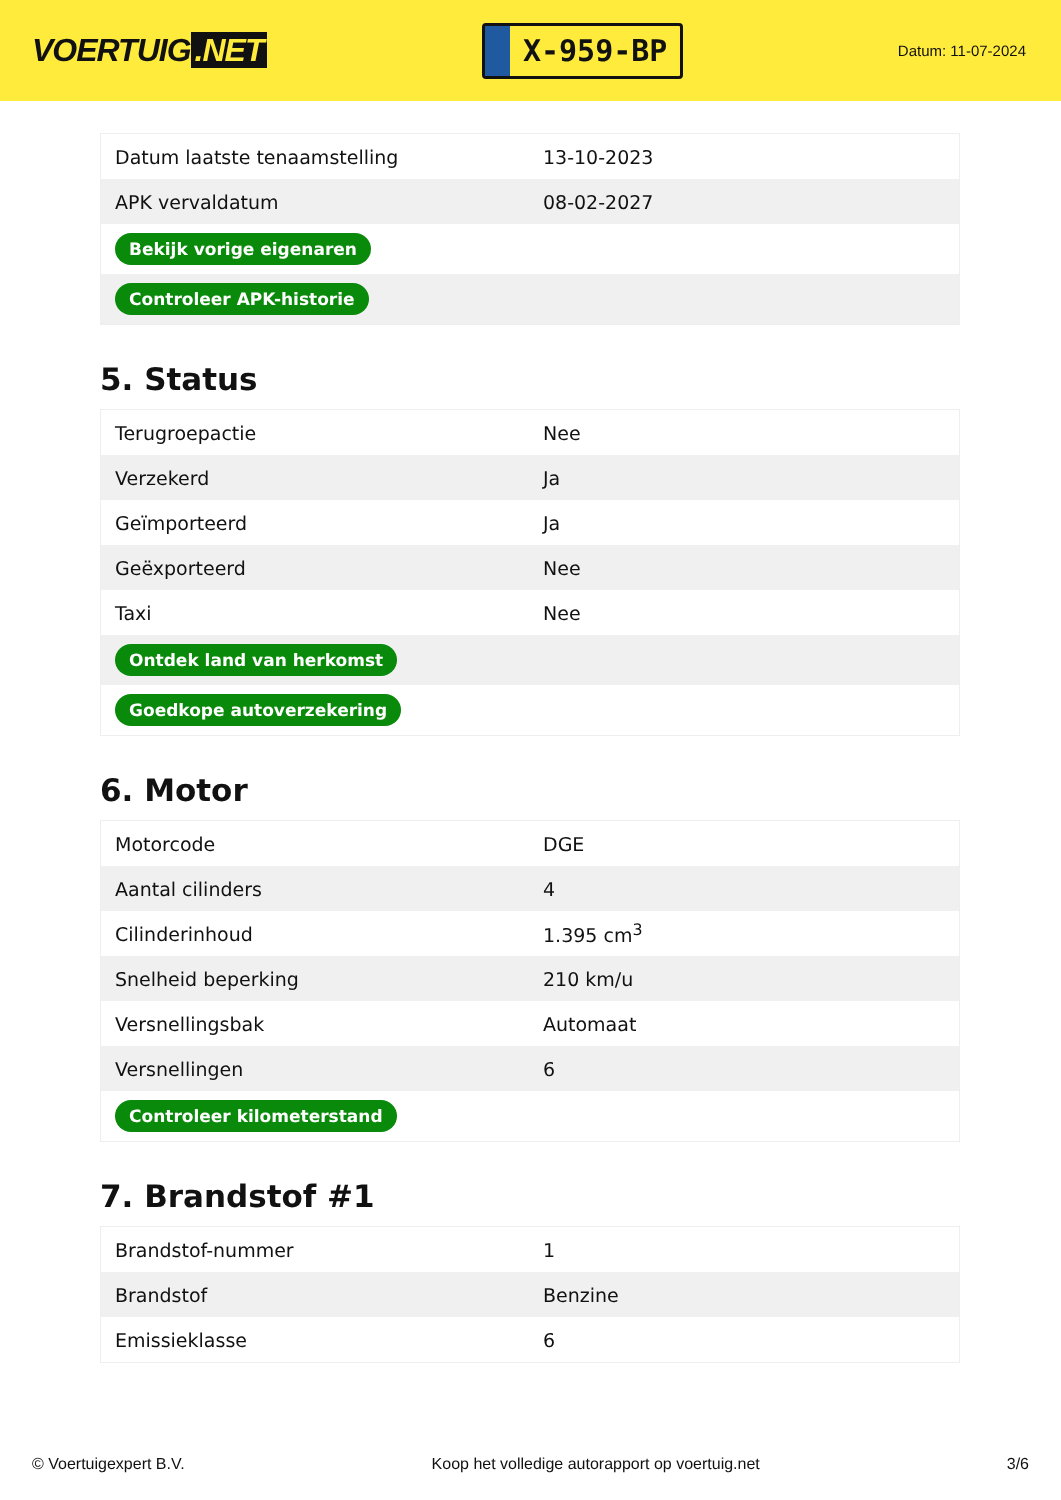VOERTUIG.NET
X-959-BP
Datum: 11-07-2024
| Datum laatste tenaamstelling | 13-10-2023 |
| APK vervaldatum | 08-02-2027 |
| Bekijk vorige eigenaren | |
| Controleer APK-historie | |
5. Status
| Terugroepactie | Nee |
| Verzekerd | Ja |
| Geïmporteerd | Ja |
| Geëxporteerd | Nee |
| Taxi | Nee |
| Ontdek land van herkomst | |
| Goedkope autoverzekering | |
6. Motor
| Motorcode | DGE |
| Aantal cilinders | 4 |
| Cilinderinhoud | 1.395 cm<sup>3</sup> |
| Snelheid beperking | 210 km/u |
| Versnellingsbak | Automaat |
| Versnellingen | 6 |
| Controleer kilometerstand | |
7. Brandstof #1
| Brandstof-nummer | 1 |
| Brandstof | Benzine |
| Emissieklasse | 6 |
© Voertuigexpert B.V. Koop het volledige autorapport op voertuig.net 3/6